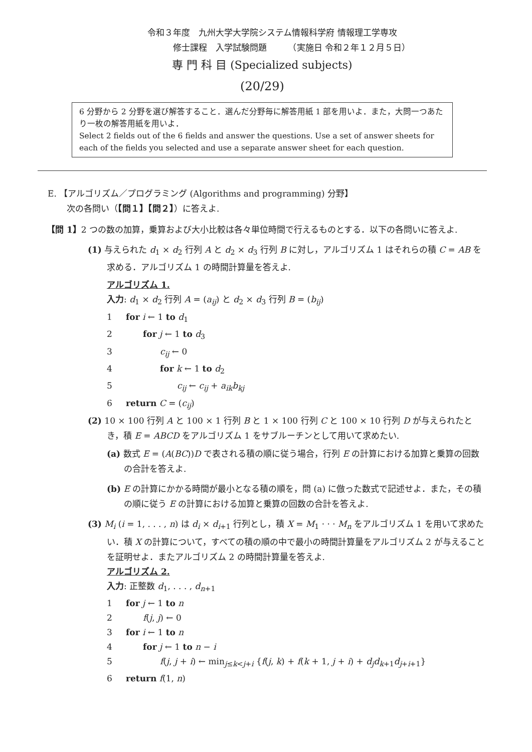令和３年度　九州大学大学院システム情報科学府 情報理工学専攻
修士課程　入学試験問題　　　（実施日 令和２年１２月５日）
専 門 科 目 (Specialized subjects)
(20/29)
6 分野から 2 分野を選び解答すること．選んだ分野毎に解答用紙 1 部を用いよ．また，大問一つあたり一枚の解答用紙を用いよ．
Select 2 fields out of the 6 fields and answer the questions. Use a set of answer sheets for each of the fields you selected and use a separate answer sheet for each question.
E. 【アルゴリズム／プログラミング (Algorithms and programming) 分野】
次の各問い（【問１】【問２】）に答えよ.
【問 1】2 つの数の加算，乗算および大小比較は各々単位時間で行えるものとする．以下の各問いに答えよ.
(1) 与えられた d<sub>1</sub> × d<sub>2</sub> 行列 A と d<sub>2</sub> × d<sub>3</sub> 行列 B に対し，アルゴリズム 1 はそれらの積 C = AB を求める．アルゴリズム 1 の時間計算量を答えよ.
アルゴリズム 1.
入力: d<sub>1</sub> × d<sub>2</sub> 行列 A = (a<sub>ij</sub>) と d<sub>2</sub> × d<sub>3</sub> 行列 B = (b<sub>ij</sub>)
1 for i ← 1 to d<sub>1</sub>
2  for j ← 1 to d<sub>3</sub>
3    c<sub>ij</sub> ← 0
4    for k ← 1 to d<sub>2</sub>
5      c<sub>ij</sub> ← c<sub>ij</sub> + a<sub>ik</sub>b<sub>kj</sub>
6 return C = (c<sub>ij</sub>)
(2) 10 × 100 行列 A と 100 × 1 行列 B と 1 × 100 行列 C と 100 × 10 行列 D が与えられたとき，積 E = ABCD をアルゴリズム 1 をサブルーチンとして用いて求めたい.
(a) 数式 E = (A(BC))D で表される積の順に従う場合，行列 E の計算における加算と乗算の回数の合計を答えよ.
(b) E の計算にかかる時間が最小となる積の順を，問 (a) に倣った数式で記述せよ．また，その積の順に従う E の計算における加算と乗算の回数の合計を答えよ.
(3) M<sub>i</sub> (i = 1, . . . , n) は d<sub>i</sub> × d<sub>i+1</sub> 行列とし，積 X = M<sub>1</sub> · · · M<sub>n</sub> をアルゴリズム 1 を用いて求めたい．積 X の計算について，すべての積の順の中で最小の時間計算量をアルゴリズム 2 が与えることを証明せよ．またアルゴリズム 2 の時間計算量を答えよ.
アルゴリズム 2.
入力: 正整数 d<sub>1</sub>, . . . , d<sub>n+1</sub>
1 for j ← 1 to n
2  f(j, j) ← 0
3 for i ← 1 to n
4  for j ← 1 to n − i
5    f(j, j + i) ← min<sub>j≤k<j+i</sub> {f(j, k) + f(k + 1, j + i) + d<sub>j</sub>d<sub>k+1</sub>d<sub>j+i+1</sub>}
6 return f(1, n)